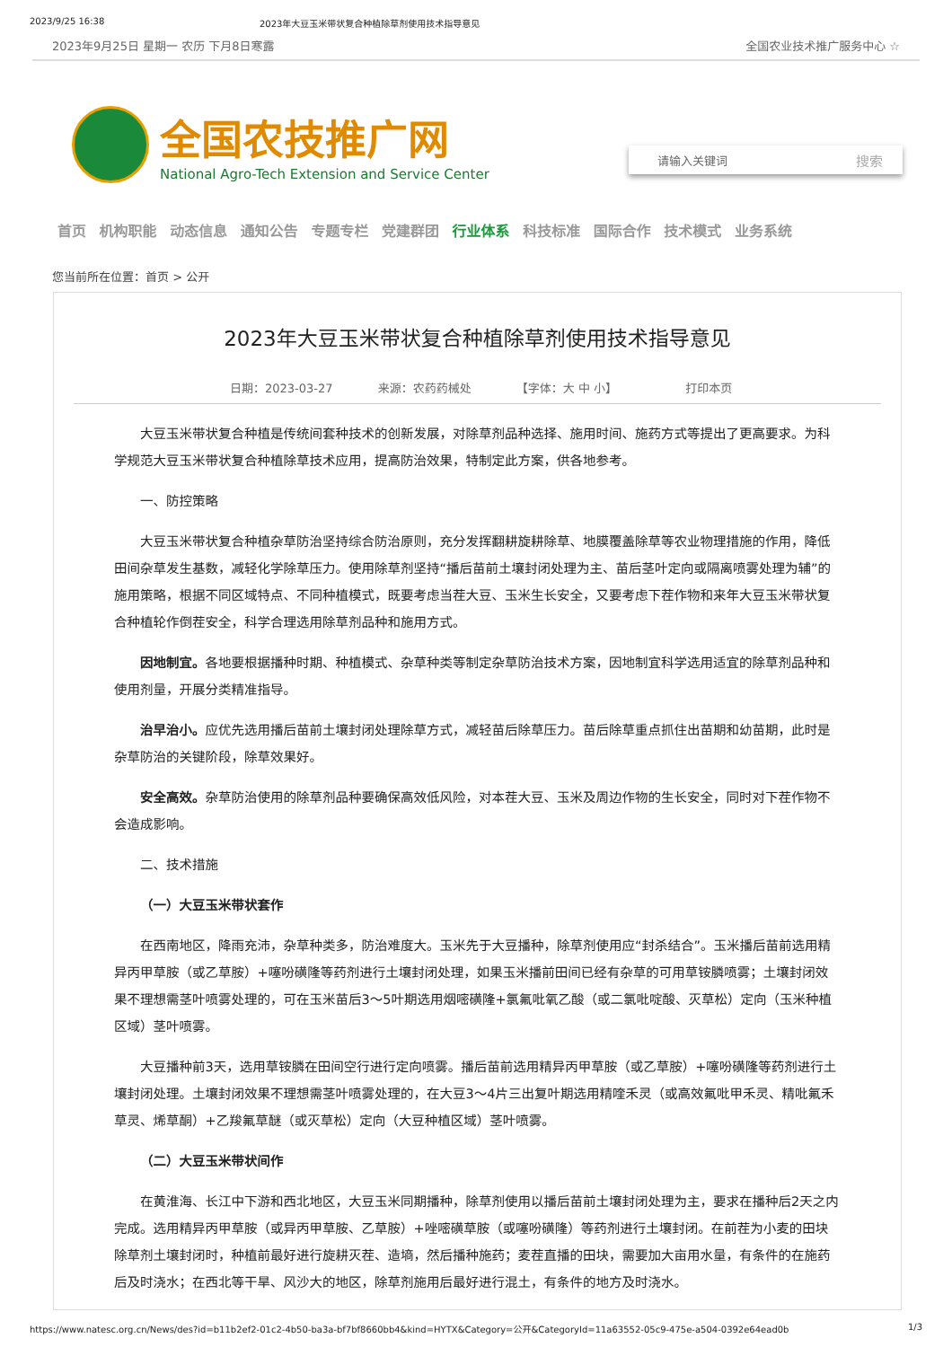2023/9/25 16:38 2023年大豆玉米带状复合种植除草剂使用技术指导意见
2023年9月25日 星期一 农历 下月8日寒露 全国农业技术推广服务中心 ☆
全国农技推广网
National Agro-Tech Extension and Service Center
请输入关键词 搜索
首页 机构职能 动态信息 通知公告 专题专栏 党建群团 行业体系 科技标准 国际合作 技术模式 业务系统
您当前所在位置：首页 > 公开
2023年大豆玉米带状复合种植除草剂使用技术指导意见
日期：2023-03-27 来源：农药药械处 【字体：大 中 小】 打印本页
大豆玉米带状复合种植是传统间套种技术的创新发展，对除草剂品种选择、施用时间、施药方式等提出了更高要求。为科学规范大豆玉米带状复合种植除草技术应用，提高防治效果，特制定此方案，供各地参考。
一、防控策略
大豆玉米带状复合种植杂草防治坚持综合防治原则，充分发挥翻耕旋耕除草、地膜覆盖除草等农业物理措施的作用，降低田间杂草发生基数，减轻化学除草压力。使用除草剂坚持“播后苗前土壤封闭处理为主、苗后茎叶定向或隔离喷雾处理为辅”的施用策略，根据不同区域特点、不同种植模式，既要考虑当茬大豆、玉米生长安全，又要考虑下茬作物和来年大豆玉米带状复合种植轮作倒茬安全，科学合理选用除草剂品种和施用方式。
因地制宜。各地要根据播种时期、种植模式、杂草种类等制定杂草防治技术方案，因地制宜科学选用适宜的除草剂品种和使用剂量，开展分类精准指导。
治早治小。应优先选用播后苗前土壤封闭处理除草方式，减轻苗后除草压力。苗后除草重点抓住出苗期和幼苗期，此时是杂草防治的关键阶段，除草效果好。
安全高效。杂草防治使用的除草剂品种要确保高效低风险，对本茬大豆、玉米及周边作物的生长安全，同时对下茬作物不会造成影响。
二、技术措施
（一）大豆玉米带状套作
在西南地区，降雨充沛，杂草种类多，防治难度大。玉米先于大豆播种，除草剂使用应“封杀结合”。玉米播后苗前选用精异丙甲草胺（或乙草胺）+噻吩磺隆等药剂进行土壤封闭处理，如果玉米播前田间已经有杂草的可用草铵膦喷雾；土壤封闭效果不理想需茎叶喷雾处理的，可在玉米苗后3～5叶期选用烟嘧磺隆+氯氟吡氧乙酸（或二氯吡啶酸、灭草松）定向（玉米种植区域）茎叶喷雾。
大豆播种前3天，选用草铵膦在田间空行进行定向喷雾。播后苗前选用精异丙甲草胺（或乙草胺）+噻吩磺隆等药剂进行土壤封闭处理。土壤封闭效果不理想需茎叶喷雾处理的，在大豆3～4片三出复叶期选用精喹禾灵（或高效氟吡甲禾灵、精吡氟禾草灵、烯草酮）+乙羧氟草醚（或灭草松）定向（大豆种植区域）茎叶喷雾。
（二）大豆玉米带状间作
在黄淮海、长江中下游和西北地区，大豆玉米同期播种，除草剂使用以播后苗前土壤封闭处理为主，要求在播种后2天之内完成。选用精异丙甲草胺（或异丙甲草胺、乙草胺）+唑嘧磺草胺（或噻吩磺隆）等药剂进行土壤封闭。在前茬为小麦的田块除草剂土壤封闭时，种植前最好进行旋耕灭茬、造墒，然后播种施药；麦茬直播的田块，需要加大亩用水量，有条件的在施药后及时浇水；在西北等干旱、风沙大的地区，除草剂施用后最好进行混土，有条件的地方及时浇水。
https://www.natesc.org.cn/News/des?id=b11b2ef2-01c2-4b50-ba3a-bf7bf8660bb4&kind=HYTX&Category=公开&CategoryId=11a63552-05c9-475e-a504-0392e64ead0b 1/3